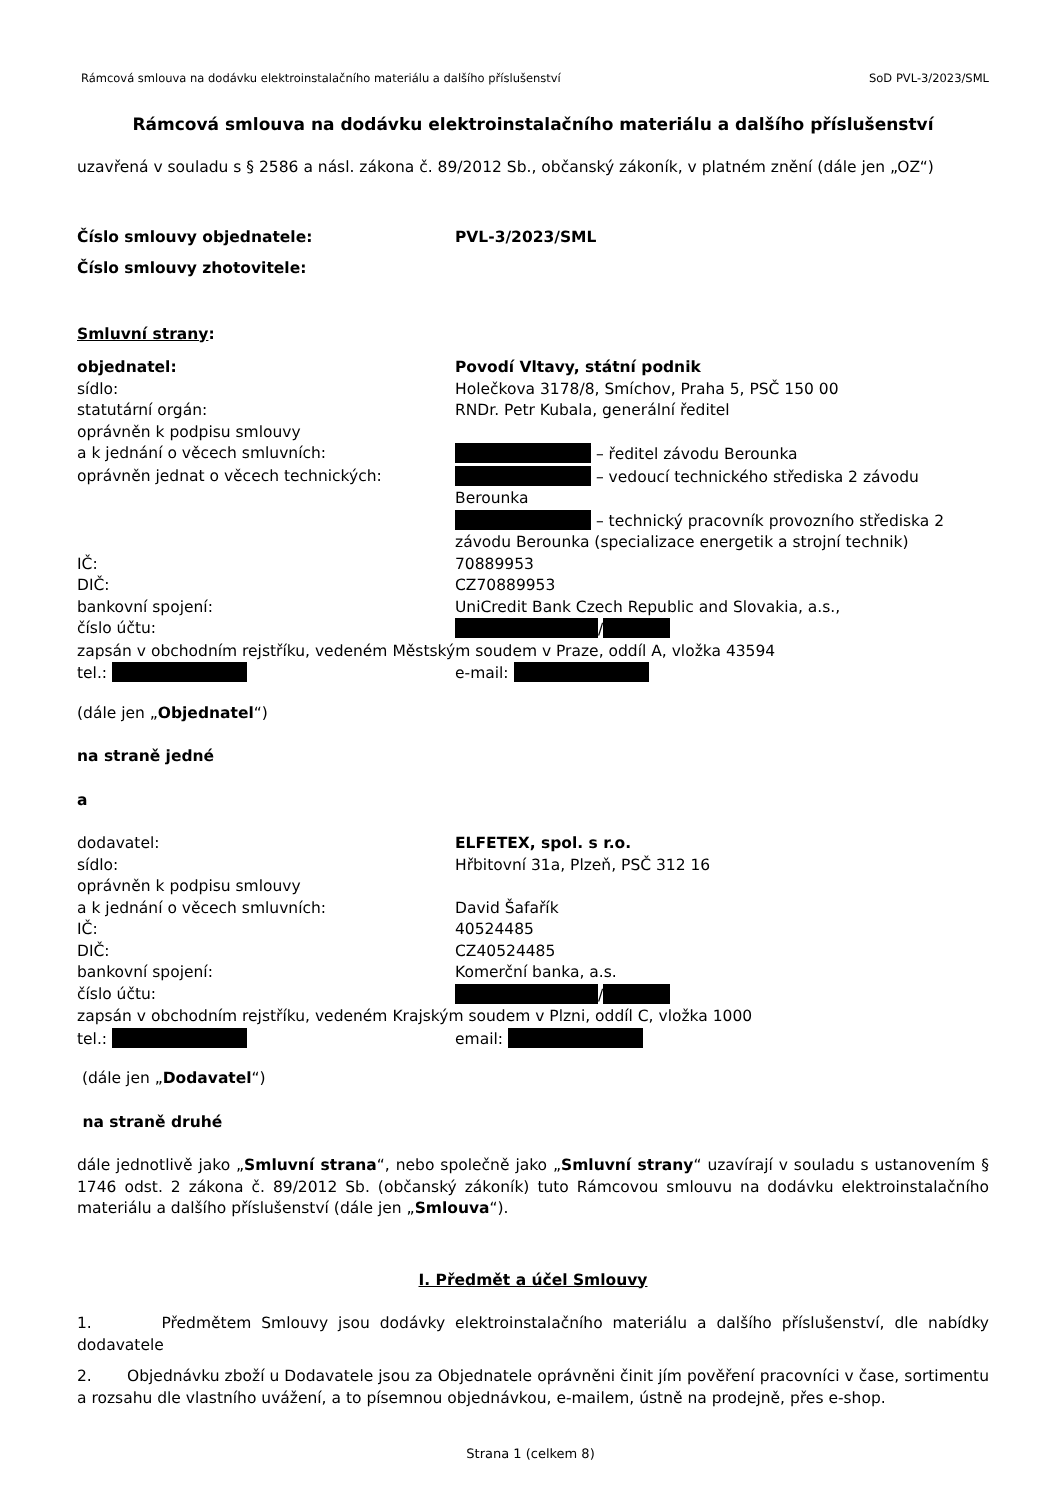Rámcová smlouva na dodávku elektroinstalačního materiálu a dalšího příslušenství SoD PVL-3/2023/SML
Rámcová smlouva na dodávku elektroinstalačního materiálu a dalšího příslušenství
uzavřená v souladu s § 2586 a násl. zákona č. 89/2012 Sb., občanský zákoník, v platném znění (dále jen „OZ“)
Číslo smlouvy objednatele: PVL-3/2023/SML
Číslo smlouvy zhotovitele:
Smluvní strany:
objednatel: Povodí Vltavy, státní podnik
sídlo: Holečkova 3178/8, Smíchov, Praha 5, PSČ 150 00
statutární orgán: RNDr. Petr Kubala, generální ředitel
oprávněn k podpisu smlouvy
a k jednání o věcech smluvních:
– ředitel závodu Berounka
oprávněn jednat o věcech technických: – vedoucí technického střediska 2 závodu Berounka
– technický pracovník provozního střediska 2 závodu Berounka (specializace energetik a strojní technik)
IČ: 70889953
DIČ: CZ70889953
bankovní spojení: UniCredit Bank Czech Republic and Slovakia, a.s.,
číslo účtu: /
zapsán v obchodním rejstříku, vedeném Městským soudem v Praze, oddíl A, vložka 43594
tel.: e-mail:
(dále jen „Objednatel“)
na straně jedné
a
dodavatel: ELFETEX, spol. s r.o.
sídlo: Hřbitovní 31a, Plzeň, PSČ 312 16
oprávněn k podpisu smlouvy
a k jednání o věcech smluvních:
David Šafařík
IČ: 40524485
DIČ: CZ40524485
bankovní spojení: Komerční banka, a.s.
číslo účtu: /
zapsán v obchodním rejstříku, vedeném Krajským soudem v Plzni, oddíl C, vložka 1000
tel.: email:
(dále jen „Dodavatel“)
na straně druhé
dále jednotlivě jako „Smluvní strana“, nebo společně jako „Smluvní strany“ uzavírají v souladu s ustanovením § 1746 odst. 2 zákona č. 89/2012 Sb. (občanský zákoník) tuto Rámcovou smlouvu na dodávku elektroinstalačního materiálu a dalšího příslušenství (dále jen „Smlouva“).
I. Předmět a účel Smlouvy
1. Předmětem Smlouvy jsou dodávky elektroinstalačního materiálu a dalšího příslušenství, dle nabídky dodavatele
2. Objednávku zboží u Dodavatele jsou za Objednatele oprávněni činit jím pověření pracovníci v čase, sortimentu a rozsahu dle vlastního uvážení, a to písemnou objednávkou, e-mailem, ústně na prodejně, přes e-shop.
Strana 1 (celkem 8)